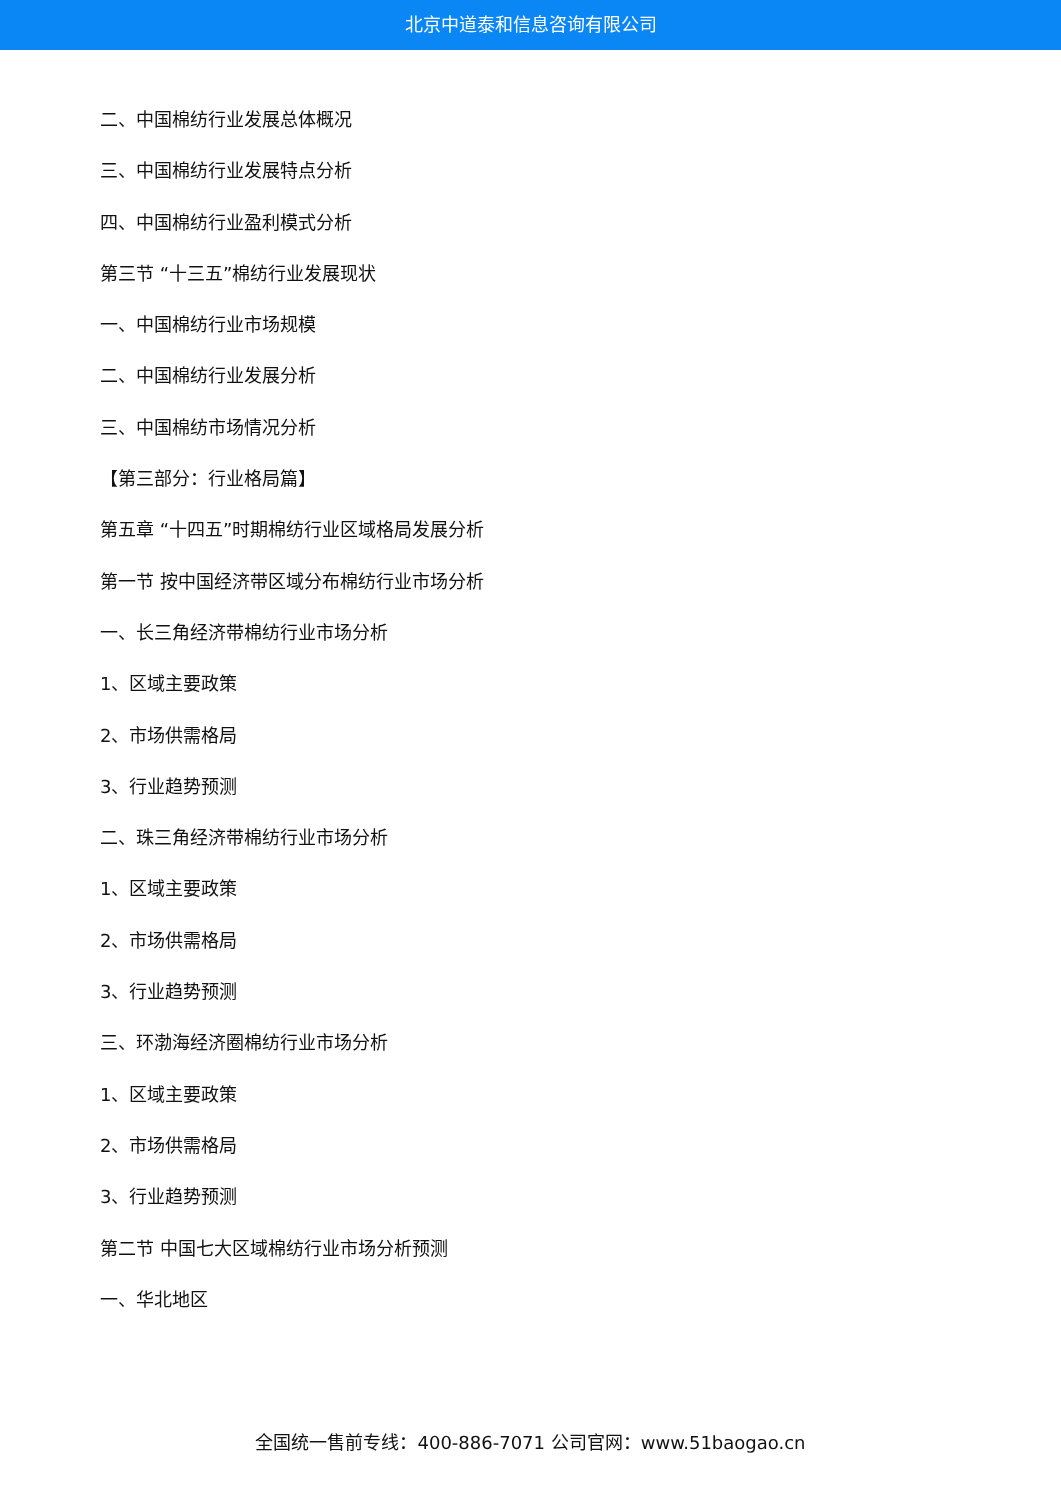北京中道泰和信息咨询有限公司
二、中国棉纺行业发展总体概况
三、中国棉纺行业发展特点分析
四、中国棉纺行业盈利模式分析
第三节 “十三五”棉纺行业发展现状
一、中国棉纺行业市场规模
二、中国棉纺行业发展分析
三、中国棉纺市场情况分析
【第三部分：行业格局篇】
第五章 “十四五”时期棉纺行业区域格局发展分析
第一节 按中国经济带区域分布棉纺行业市场分析
一、长三角经济带棉纺行业市场分析
1、区域主要政策
2、市场供需格局
3、行业趋势预测
二、珠三角经济带棉纺行业市场分析
1、区域主要政策
2、市场供需格局
3、行业趋势预测
三、环渤海经济圈棉纺行业市场分析
1、区域主要政策
2、市场供需格局
3、行业趋势预测
第二节 中国七大区域棉纺行业市场分析预测
一、华北地区
全国统一售前专线：400-886-7071 公司官网：www.51baogao.cn